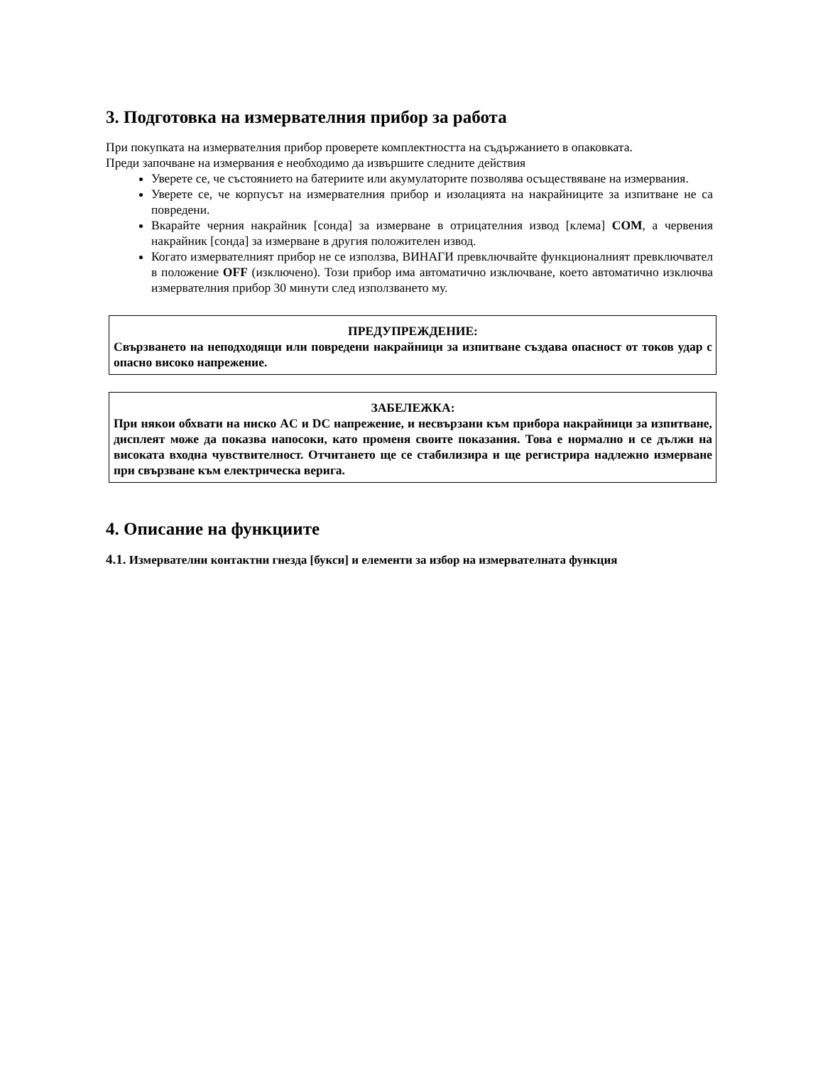3. Подготовка на измервателния прибор за работа
При покупката на измервателния прибор проверете комплектността на съдържанието в опаковката.
Преди започване на измервания е необходимо да извършите следните действия
Уверете се, че състоянието на батериите или акумулаторите позволява осъществяване на измервания.
Уверете се, че корпусът на измервателния прибор и изолацията на накрайниците за изпитване не са повредени.
Вкарайте черния накрайник [сонда] за измерване в отрицателния извод [клема] COM, а червения накрайник [сонда] за измерване в другия положителен извод.
Когато измервателният прибор не се използва, ВИНАГИ превключвайте функционалният превключвател в положение OFF (изключено). Този прибор има автоматично изключване, което автоматично изключва измервателния прибор 30 минути след използването му.
ПРЕДУПРЕЖДЕНИЕ:
Свързването на неподходящи или повредени накрайници за изпитване създава опасност от токов удар с опасно високо напрежение.
ЗАБЕЛЕЖКА:
При някои обхвати на ниско AC и DC напрежение, и несвързани към прибора накрайници за изпитване, дисплеят може да показва напосоки, като променя своите показания. Това е нормално и се дължи на високата входна чувствителност. Отчитането ще се стабилизира и ще регистрира надлежно измерване при свързване към електрическа верига.
4. Описание на функциите
4.1. Измервателни контактни гнезда [букси] и елементи за избор на измервателната функция